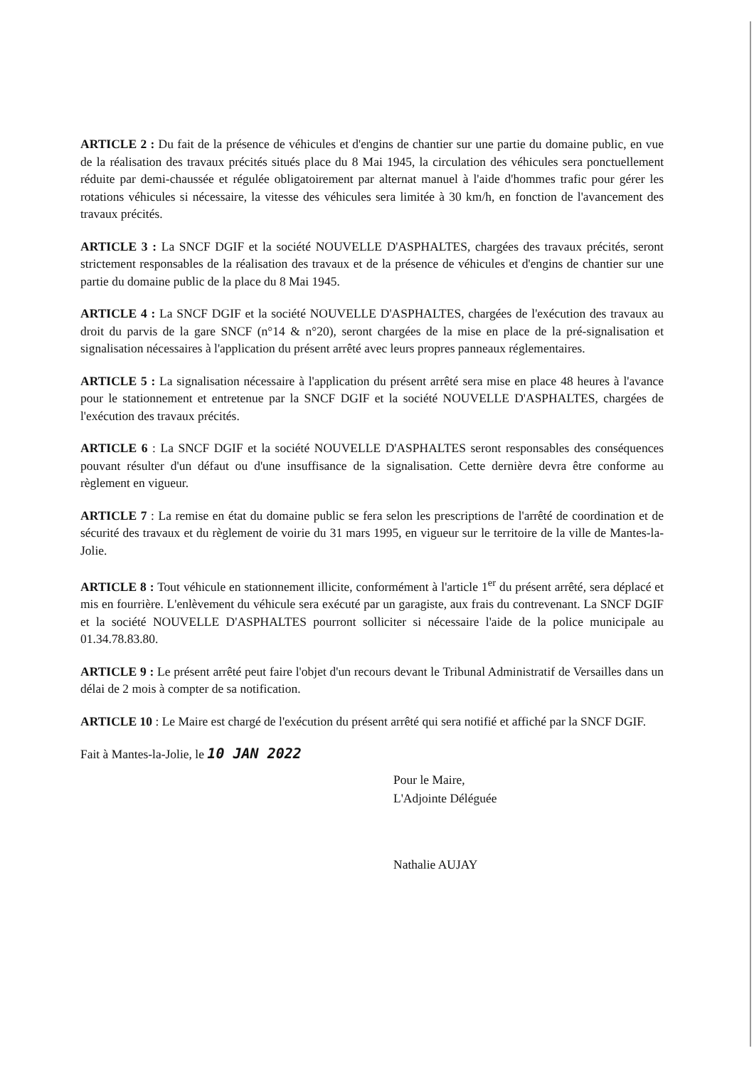ARTICLE 2 : Du fait de la présence de véhicules et d'engins de chantier sur une partie du domaine public, en vue de la réalisation des travaux précités situés place du 8 Mai 1945, la circulation des véhicules sera ponctuellement réduite par demi-chaussée et régulée obligatoirement par alternat manuel à l'aide d'hommes trafic pour gérer les rotations véhicules si nécessaire, la vitesse des véhicules sera limitée à 30 km/h, en fonction de l'avancement des travaux précités.
ARTICLE 3 : La SNCF DGIF et la société NOUVELLE D'ASPHALTES, chargées des travaux précités, seront strictement responsables de la réalisation des travaux et de la présence de véhicules et d'engins de chantier sur une partie du domaine public de la place du 8 Mai 1945.
ARTICLE 4 : La SNCF DGIF et la société NOUVELLE D'ASPHALTES, chargées de l'exécution des travaux au droit du parvis de la gare SNCF (n°14 & n°20), seront chargées de la mise en place de la pré-signalisation et signalisation nécessaires à l'application du présent arrêté avec leurs propres panneaux réglementaires.
ARTICLE 5 : La signalisation nécessaire à l'application du présent arrêté sera mise en place 48 heures à l'avance pour le stationnement et entretenue par la SNCF DGIF et la société NOUVELLE D'ASPHALTES, chargées de l'exécution des travaux précités.
ARTICLE 6 : La SNCF DGIF et la société NOUVELLE D'ASPHALTES seront responsables des conséquences pouvant résulter d'un défaut ou d'une insuffisance de la signalisation. Cette dernière devra être conforme au règlement en vigueur.
ARTICLE 7 : La remise en état du domaine public se fera selon les prescriptions de l'arrêté de coordination et de sécurité des travaux et du règlement de voirie du 31 mars 1995, en vigueur sur le territoire de la ville de Mantes-la-Jolie.
ARTICLE 8 : Tout véhicule en stationnement illicite, conformément à l'article 1<sup>er</sup> du présent arrêté, sera déplacé et mis en fourrière. L'enlèvement du véhicule sera exécuté par un garagiste, aux frais du contrevenant. La SNCF DGIF et la société NOUVELLE D'ASPHALTES pourront solliciter si nécessaire l'aide de la police municipale au 01.34.78.83.80.
ARTICLE 9 : Le présent arrêté peut faire l'objet d'un recours devant le Tribunal Administratif de Versailles dans un délai de 2 mois à compter de sa notification.
ARTICLE 10 : Le Maire est chargé de l'exécution du présent arrêté qui sera notifié et affiché par la SNCF DGIF.
Fait à Mantes-la-Jolie, le 10 JAN 2022
Pour le Maire,
L'Adjointe Déléguée
Nathalie AUJAY